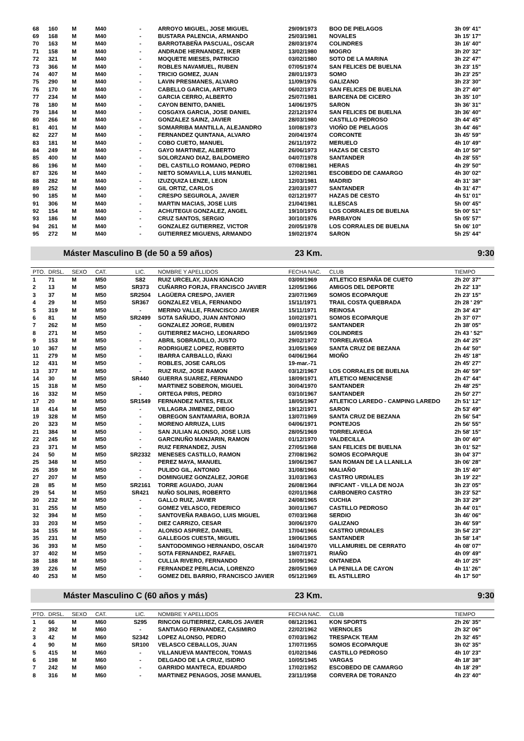| 68 | 160 | M | M40 | - | ARROYO MIGUEL, JOSE MIGUEL | 29/09/1973 | BOO DE PIELAGOS | 3h 09' 41" |
| 69 | 168 | M | M40 | - | BUSTARA PALENCIA, ARMANDO | 25/03/1981 | NOVALES | 3h 15' 17" |
| 70 | 163 | M | M40 | - | BARROTABEÑA PASCUAL, OSCAR | 28/03/1974 | COLINDRES | 3h 16' 40" |
| 71 | 158 | M | M40 | - | ANDRADE HERNANDEZ, IKER | 13/02/1980 | MOGRO | 3h 20' 32" |
| 72 | 321 | M | M40 | - | MOQUETE MIESES, PATRICIO | 03/02/1980 | SOTO DE LA MARINA | 3h 22' 47" |
| 73 | 366 | M | M40 | - | ROBLES NAVAMUEL, RUBEN | 07/05/1974 | SAN FELICES DE BUELNA | 3h 23' 15" |
| 74 | 407 | M | M40 | - | TRICIO GOMEZ, JUAN | 28/01/1973 | SOMO | 3h 23' 25" |
| 75 | 290 | M | M40 | - | LAVIN PRESMANES, ALVARO | 11/09/1976 | GALIZANO | 3h 23' 30" |
| 76 | 170 | M | M40 | - | CABELLO GARCIA, ARTURO | 06/02/1973 | SAN FELICES DE BUELNA | 3h 27' 40" |
| 77 | 234 | M | M40 | - | GARCIA CERRO, ALBERTO | 25/07/1981 | BARCENA DE CICERO | 3h 35' 10" |
| 78 | 180 | M | M40 | - | CAYON BENITO, DANIEL | 14/06/1975 | SARON | 3h 36' 31" |
| 79 | 184 | M | M40 | - | COSGAYA GARCIA, JOSE DANIEL | 22/12/1974 | SAN FELICES DE BUELNA | 3h 36' 40" |
| 80 | 266 | M | M40 | - | GONZALEZ SAINZ, JAVIER | 28/03/1980 | CASTILLO PEDROSO | 3h 44' 45" |
| 81 | 401 | M | M40 | - | SOMARRIBA MANTILLA, ALEJANDRO | 10/08/1973 | VIOÑO DE PIELAGOS | 3h 44' 46" |
| 82 | 227 | M | M40 | - | FERNANDEZ QUINTANA, ALVARO | 20/04/1974 | CORCONTE | 3h 45' 59" |
| 83 | 181 | M | M40 | - | COBO CUETO, MANUEL | 26/11/1972 | MERUELO | 4h 10' 49" |
| 84 | 249 | M | M40 | - | GAYO MARTINEZ, ALBERTO | 26/06/1973 | HAZAS DE CESTO | 4h 10' 50" |
| 85 | 400 | M | M40 | - | SOLORZANO DIAZ, BALDOMERO | 04/07/1978 | SANTANDER | 4h 28' 55" |
| 86 | 196 | M | M40 | - | DEL CASTILLO ROMANO, PEDRO | 07/08/1981 | HERAS | 4h 29' 50" |
| 87 | 326 | M | M40 | - | NIETO SOMAVILLA, LUIS MANUEL | 12/02/1981 | ESCOBEDO DE CAMARGO | 4h 30' 02" |
| 88 | 282 | M | M40 | - | IZUZQUIZA LENZE, LEON | 12/03/1981 | MADRID | 4h 31' 38" |
| 89 | 252 | M | M40 | - | GIL ORTIZ, CARLOS | 23/03/1977 | SANTANDER | 4h 31' 47" |
| 90 | 185 | M | M40 | - | CRESPO SEGUROLA, JAVIER | 02/12/1977 | HAZAS DE CESTO | 4h 51' 01" |
| 91 | 306 | M | M40 | - | MARTIN MACIAS, JOSE LUIS | 21/04/1981 | ILLESCAS | 5h 00' 45" |
| 92 | 154 | M | M40 | - | ACHUTEGUI GONZALEZ, ANGEL | 19/10/1976 | LOS CORRALES DE BUELNA | 5h 00' 51" |
| 93 | 186 | M | M40 | - | CRUZ SANTOS, SERGIO | 30/10/1976 | PARBAYON | 5h 05' 57" |
| 94 | 261 | M | M40 | - | GONZALEZ GUTIERREZ, VICTOR | 20/05/1978 | LOS CORRALES DE BUELNA | 5h 06' 10" |
| 95 | 272 | M | M40 | - | GUTIERREZ MIGUENS, ARMANDO | 19/02/1974 | SARON | 5h 25' 44" |
Máster Masculino B (de 50 a 59 años) 23 Km. 9:30
| PTO. | DRSL. | SEXO | CAT. | LIC. | NOMBRE Y APELLIDOS | FECHA NAC. | CLUB | TIEMPO |
| --- | --- | --- | --- | --- | --- | --- | --- | --- |
| 1 | 71 | M | M50 | S82 | RUIZ URCELAY, JUAN IGNACIO | 03/09/1969 | ATLETICO ESPAÑA DE CUETO | 2h 20' 37" |
| 2 | 13 | M | M50 | SR373 | CUÑARRO FORJA, FRANCISCO JAVIER | 12/05/1966 | AMIGOS DEL DEPORTE | 2h 22' 13" |
| 3 | 37 | M | M50 | SR2504 | LAGÜERA CRESPO, JAVIER | 23/07/1969 | SOMOS ECOPARQUE | 2h 23' 15" |
| 4 | 29 | M | M50 | SR367 | GONZALEZ VELA, FERNANDO | 15/11/1971 | TRAIL COSTA QUEBRADA | 2h 28 ' 29" |
| 5 | 319 | M | M50 | - | MERINO VALLE, FRANCISCO JAVIER | 15/11/1971 | REINOSA | 2h 34' 43" |
| 6 | 81 | M | M50 | SR2499 | SOTA SAÑUDO, JUAN ANTONIO | 10/02/1971 | SOMOS ECOPARQUE | 2h 37' 07" |
| 7 | 262 | M | M50 | - | GONZALEZ JORGE, RUBEN | 09/01/1972 | SANTANDER | 2h 38' 05" |
| 8 | 271 | M | M50 | - | GUTIERREZ MACHO, LEONARDO | 16/05/1969 | COLINDRES | 2h 43 ' 52" |
| 9 | 153 | M | M50 | - | ABRIL SOBRADILLO, JUSTO | 29/02/1972 | TORRELAVEGA | 2h 44' 25" |
| 10 | 367 | M | M50 | - | RODRIGUEZ LOPEZ, ROBERTO | 31/05/1969 | SANTA CRUZ DE BEZANA | 2h 44' 50" |
| 11 | 279 | M | M50 | - | IBARRA CARBALLO, IÑAKI | 04/06/1964 | MIOÑO | 2h 45' 18" |
| 12 | 431 | M | M50 | - | ROBLES, JOSE CARLOS | 19-mar.-71 | | 2h 45' 27" |
| 13 | 377 | M | M50 | - | RUIZ RUIZ, JOSE RAMON | 03/12/1967 | LOS CORRALES DE BUELNA | 2h 46' 59" |
| 14 | 30 | M | M50 | SR440 | GUERRA SUAREZ, FERNANDO | 18/09/1971 | ATLETICO MENICENSE | 2h 47' 44" |
| 15 | 318 | M | M50 | - | MARTINEZ SOBERON, MIGUEL | 30/04/1970 | SANTANDER | 2h 48' 25" |
| 16 | 332 | M | M50 | - | ORTEGA PIRIS, PEDRO | 03/10/1967 | SANTANDER | 2h 50' 27" |
| 17 | 20 | M | M50 | SR1549 | FERNANDEZ NATES, FELIX | 18/05/1967 | ATLETICO LAREDO - CAMPING LAREDO | 2h 51' 12" |
| 18 | 414 | M | M50 | - | VILLAGRA JIMENEZ, DIEGO | 19/12/1971 | SARON | 2h 53' 49" |
| 19 | 328 | M | M50 | - | OBREGON SANTAMARIA, BORJA | 13/07/1969 | SANTA CRUZ DE BEZANA | 2h 56' 54" |
| 20 | 323 | M | M50 | - | MORENO ARRUZA, LUIS | 04/06/1971 | PONTEJOS | 2h 56' 55" |
| 21 | 384 | M | M50 | - | SAN JULIAN ALONSO, JOSE LUIS | 28/05/1969 | TORRELAVEGA | 2h 58' 15" |
| 22 | 245 | M | M50 | - | GARCINUÑO MANJARIN, RAMON | 01/12/1970 | VALDECILLA | 3h 00' 40" |
| 23 | 371 | M | M50 | - | RUIZ FERNANDEZ, JUSN | 27/05/1968 | SAN FELICES DE BUELNA | 3h 01' 52" |
| 24 | 50 | M | M50 | SR2332 | MENESES CASTILLO, RAMON | 27/08/1962 | SOMOS ECOPARQUE | 3h 04' 37" |
| 25 | 348 | M | M50 | - | PEREZ MAYA, MANUEL | 19/06/1967 | SAN ROMAN DE LA LLANILLA | 3h 06' 28" |
| 26 | 359 | M | M50 | - | PULIDO GIL, ANTONIO | 31/08/1966 | MALIAÑO | 3h 15' 40" |
| 27 | 207 | M | M50 | - | DOMINGUEZ GONZALEZ, JORGE | 31/03/1963 | CASTRO URDIALES | 3h 19' 22" |
| 28 | 85 | M | M50 | SR2161 | TORRE AGUADO, JUAN | 26/08/1964 | INFICANT - VILLA DE NOJA | 3h 23' 05" |
| 29 | 54 | M | M50 | SR421 | NUÑO SOLINIS, ROBERTO | 02/01/1968 | CARBONERO CASTRO | 3h 23' 52" |
| 30 | 232 | M | M50 | - | GALLO RUIZ, JAVIER | 24/08/1965 | CUCHIA | 3h 33' 29" |
| 31 | 255 | M | M50 | - | GOMEZ VELASCO, FEDERICO | 30/01/1967 | CASTILLO PEDROSO | 3h 44' 01" |
| 32 | 394 | M | M50 | - | SANTOVEÑA RABAGO, LUIS MIGUEL | 07/03/1968 | SERDIO | 3h 46' 06" |
| 33 | 203 | M | M50 | - | DIEZ CARRIZO, CESAR | 30/06/1970 | GALIZANO | 3h 46' 59" |
| 34 | 155 | M | M50 | - | ALONSO ASPIREZ, DANIEL | 17/04/1966 | CASTRO URDIALES | 3h 54' 23" |
| 35 | 231 | M | M50 | - | GALLEGOS CUESTA, MIGUEL | 19/06/1965 | SANTANDER | 3h 58' 14" |
| 36 | 393 | M | M50 | - | SANTODOMINGO HERNANDO, OSCAR | 16/04/1970 | VILLAMURIEL DE CERRATO | 4h 08' 07" |
| 37 | 402 | M | M50 | - | SOTA FERNANDEZ, RAFAEL | 19/07/1971 | RIAÑO | 4h 09' 49" |
| 38 | 188 | M | M50 | - | CULLIA RIVERO, FERNANDO | 10/09/1962 | ONTANEDA | 4h 10' 25" |
| 39 | 226 | M | M50 | - | FERNANDEZ PERLACIA, LORENZO | 28/05/1969 | LA PENILLA DE CAYON | 4h 11' 26" |
| 40 | 253 | M | M50 | - | GOMEZ DEL BARRIO, FRANCISCO JAVIER | 05/12/1969 | EL ASTILLERO | 4h 17' 50" |
Máster Masculino C (60 años y más) 23 Km. 9:30
| PTO. | DRSL. | SEXO | CAT. | LIC. | NOMBRE Y APELLIDOS | FECHA NAC. | CLUB | TIEMPO |
| --- | --- | --- | --- | --- | --- | --- | --- | --- |
| 1 | 66 | M | M60 | S295 | RINCON GUTIERREZ, CARLOS JAVIER | 08/12/1961 | KON SPORTS | 2h 26' 35" |
| 2 | 392 | M | M60 | - | SANTIAGO FERNANDEZ, CASIMIRO | 22/02/1962 | VIERNOLES | 2h 32' 06" |
| 3 | 42 | M | M60 | S2342 | LOPEZ ALONSO, PEDRO | 07/03/1962 | TRESPACK TEAM | 2h 32' 45" |
| 4 | 90 | M | M60 | SR100 | VELASCO CEBALLOS, JUAN | 17/07/1955 | SOMOS ECOPARQUE | 3h 02' 35" |
| 5 | 415 | M | M60 | - | VILLANUEVA MANTECON, TOMAS | 01/02/1946 | CASTILLO PEDROSO | 4h 10' 23" |
| 6 | 198 | M | M60 | - | DELGADO DE LA CRUZ, ISIDRO | 10/05/1945 | VARGAS | 4h 18' 38" |
| 7 | 242 | M | M60 | - | GARRIDO MANTECA, EDUARDO | 17/02/1952 | ESCOBEDO DE CAMARGO | 4h 18' 29" |
| 8 | 316 | M | M60 | - | MARTINEZ PENAGOS, JOSE MANUEL | 23/11/1958 | CORVERA DE TORANZO | 4h 23' 40" |